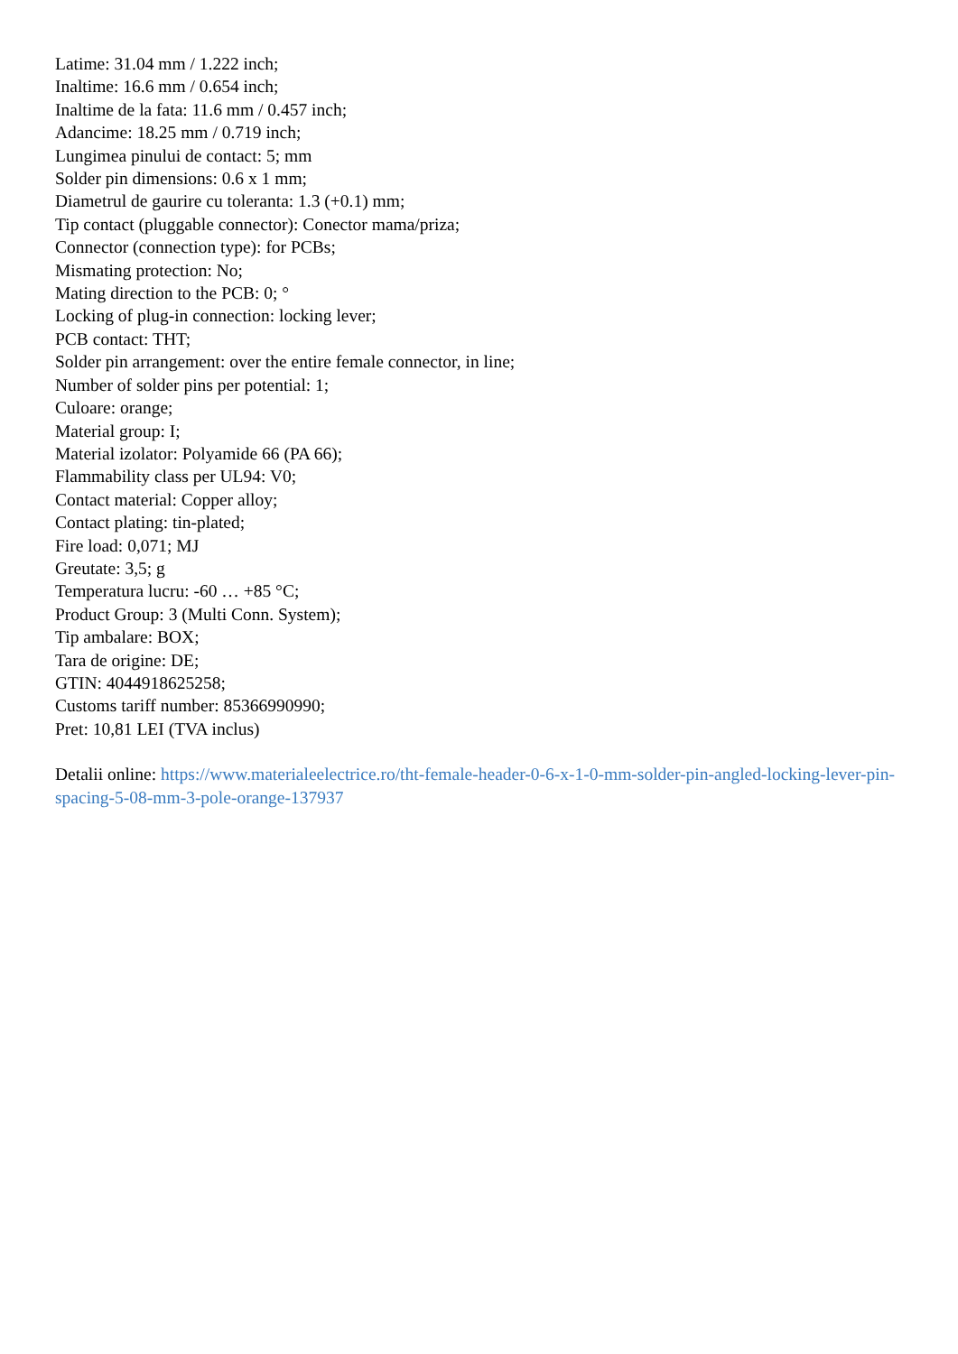Latime: 31.04 mm / 1.222 inch;
Inaltime: 16.6 mm / 0.654 inch;
Inaltime de la fata: 11.6 mm / 0.457 inch;
Adancime: 18.25 mm / 0.719 inch;
Lungimea pinului de contact: 5; mm
Solder pin dimensions: 0.6 x 1 mm;
Diametrul de gaurire cu toleranta: 1.3 (+0.1) mm;
Tip contact (pluggable connector): Conector mama/priza;
Connector (connection type): for PCBs;
Mismating protection: No;
Mating direction to the PCB: 0; °
Locking of plug-in connection: locking lever;
PCB contact: THT;
Solder pin arrangement: over the entire female connector, in line;
Number of solder pins per potential: 1;
Culoare: orange;
Material group: I;
Material izolator: Polyamide 66 (PA 66);
Flammability class per UL94: V0;
Contact material: Copper alloy;
Contact plating: tin-plated;
Fire load: 0,071; MJ
Greutate: 3,5; g
Temperatura lucru: -60 … +85 °C;
Product Group: 3 (Multi Conn. System);
Tip ambalare: BOX;
Tara de origine: DE;
GTIN: 4044918625258;
Customs tariff number: 85366990990;
Pret: 10,81 LEI (TVA inclus)
Detalii online: https://www.materialeelectrice.ro/tht-female-header-0-6-x-1-0-mm-solder-pin-angled-locking-lever-pin-spacing-5-08-mm-3-pole-orange-137937